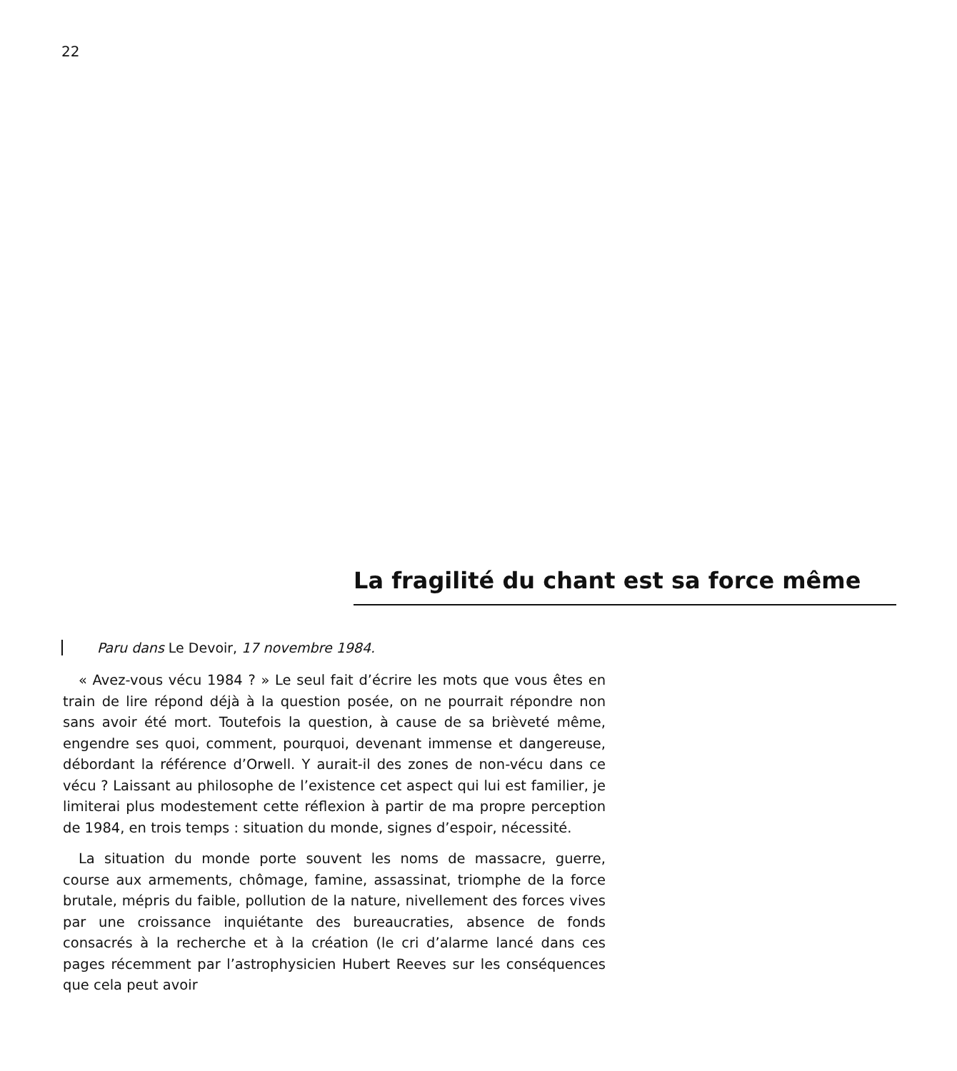22
La fragilité du chant est sa force même
Paru dans Le Devoir, 17 novembre 1984.
« Avez-vous vécu 1984 ? » Le seul fait d’écrire les mots que vous êtes en train de lire répond déjà à la question posée, on ne pourrait répondre non sans avoir été mort. Toutefois la question, à cause de sa brièveté même, engendre ses quoi, comment, pourquoi, devenant immense et dangereuse, débordant la référence d’Orwell. Y aurait-il des zones de non-vécu dans ce vécu ? Laissant au philosophe de l’existence cet aspect qui lui est familier, je limiterai plus modestement cette réflexion à partir de ma propre perception de 1984, en trois temps : situation du monde, signes d’espoir, nécessité.
La situation du monde porte souvent les noms de massacre, guerre, course aux armements, chômage, famine, assassinat, triomphe de la force brutale, mépris du faible, pollution de la nature, nivellement des forces vives par une croissance inquiétante des bureaucraties, absence de fonds consacrés à la recherche et à la création (le cri d’alarme lancé dans ces pages récemment par l’astrophysicien Hubert Reeves sur les conséquences que cela peut avoir